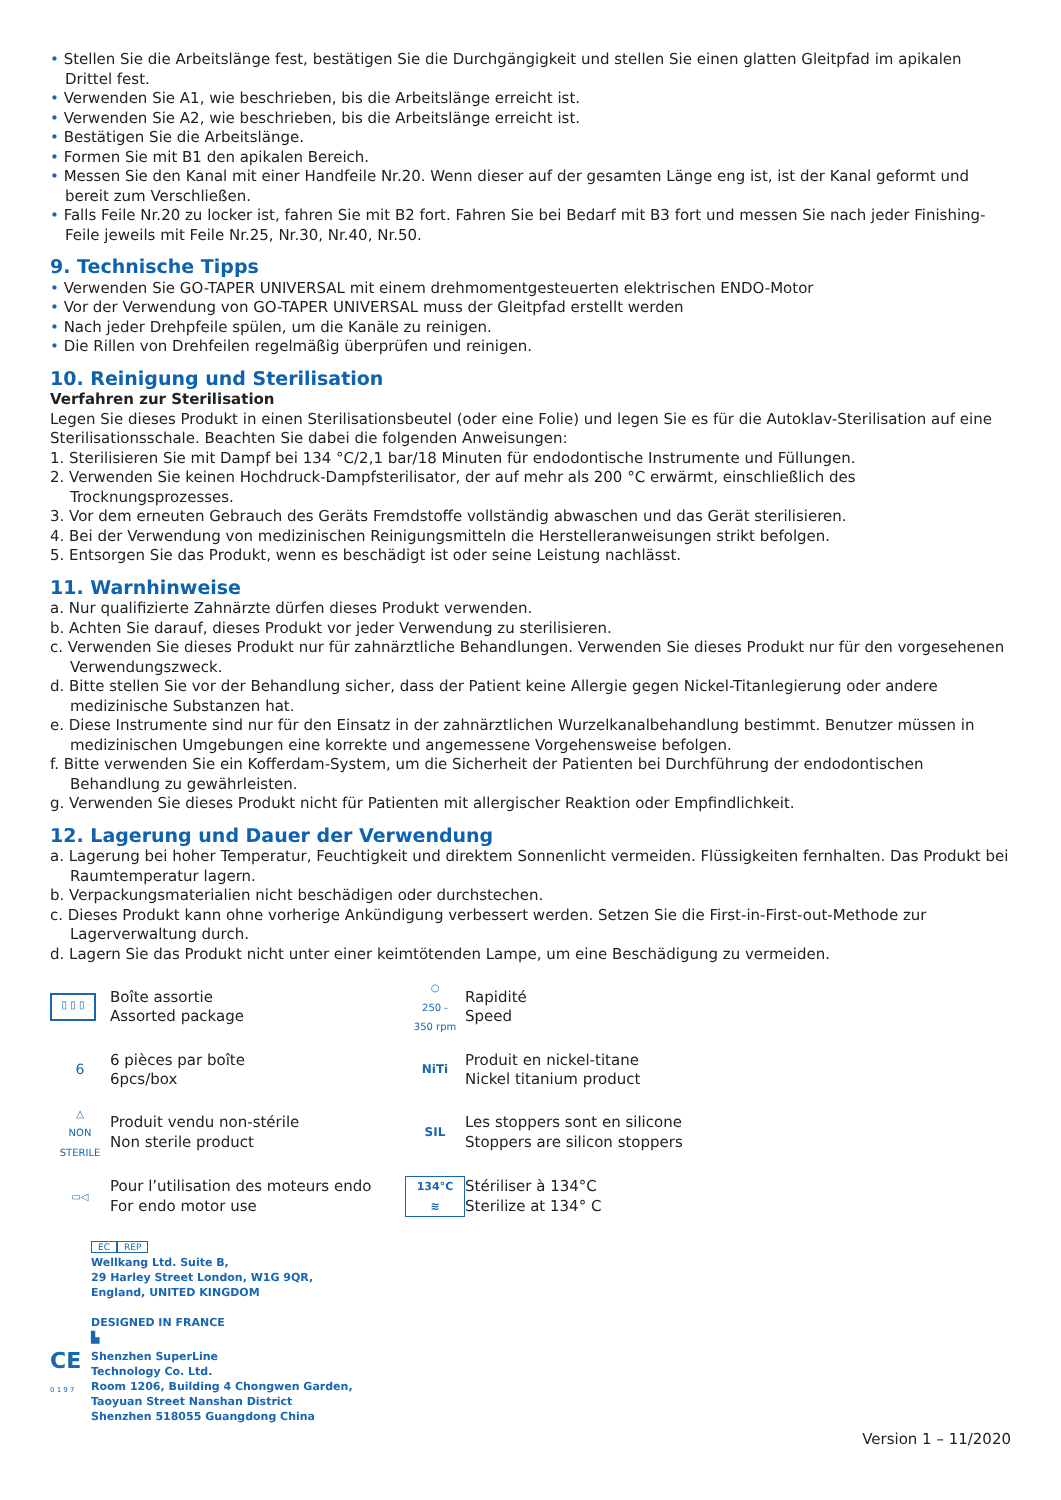• Stellen Sie die Arbeitslänge fest, bestätigen Sie die Durchgängigkeit und stellen Sie einen glatten Gleitpfad im apikalen Drittel fest.
• Verwenden Sie A1, wie beschrieben, bis die Arbeitslänge erreicht ist.
• Verwenden Sie A2, wie beschrieben, bis die Arbeitslänge erreicht ist.
• Bestätigen Sie die Arbeitslänge.
• Formen Sie mit B1 den apikalen Bereich.
• Messen Sie den Kanal mit einer Handfeile Nr.20. Wenn dieser auf der gesamten Länge eng ist, ist der Kanal geformt und bereit zum Verschließen.
• Falls Feile Nr.20 zu locker ist, fahren Sie mit B2 fort. Fahren Sie bei Bedarf mit B3 fort und messen Sie nach jeder Finishing-Feile jeweils mit Feile Nr.25, Nr.30, Nr.40, Nr.50.
9. Technische Tipps
• Verwenden Sie GO-TAPER UNIVERSAL mit einem drehmomentgesteuerten elektrischen ENDO-Motor
• Vor der Verwendung von GO-TAPER UNIVERSAL muss der Gleitpfad erstellt werden
• Nach jeder Drehpfeile spülen, um die Kanäle zu reinigen.
• Die Rillen von Drehfeilen regelmäßig überprüfen und reinigen.
10. Reinigung und Sterilisation
Verfahren zur Sterilisation
Legen Sie dieses Produkt in einen Sterilisationsbeutel (oder eine Folie) und legen Sie es für die Autoklav-Sterilisation auf eine Sterilisationsschale. Beachten Sie dabei die folgenden Anweisungen:
1. Sterilisieren Sie mit Dampf bei 134 °C/2,1 bar/18 Minuten für endodontische Instrumente und Füllungen.
2. Verwenden Sie keinen Hochdruck-Dampfsterilisator, der auf mehr als 200 °C erwärmt, einschließlich des Trocknungsprozesses.
3. Vor dem erneuten Gebrauch des Geräts Fremdstoffe vollständig abwaschen und das Gerät sterilisieren.
4. Bei der Verwendung von medizinischen Reinigungsmitteln die Herstelleranweisungen strikt befolgen.
5. Entsorgen Sie das Produkt, wenn es beschädigt ist oder seine Leistung nachlässt.
11. Warnhinweise
a. Nur qualifizierte Zahnärzte dürfen dieses Produkt verwenden.
b. Achten Sie darauf, dieses Produkt vor jeder Verwendung zu sterilisieren.
c. Verwenden Sie dieses Produkt nur für zahnärztliche Behandlungen. Verwenden Sie dieses Produkt nur für den vorgesehenen Verwendungszweck.
d. Bitte stellen Sie vor der Behandlung sicher, dass der Patient keine Allergie gegen Nickel-Titanlegierung oder andere medizinische Substanzen hat.
e. Diese Instrumente sind nur für den Einsatz in der zahnärztlichen Wurzelkanalbehandlung bestimmt. Benutzer müssen in medizinischen Umgebungen eine korrekte und angemessene Vorgehensweise befolgen.
f. Bitte verwenden Sie ein Kofferdam-System, um die Sicherheit der Patienten bei Durchführung der endodontischen Behandlung zu gewährleisten.
g. Verwenden Sie dieses Produkt nicht für Patienten mit allergischer Reaktion oder Empfindlichkeit.
12. Lagerung und Dauer der Verwendung
a. Lagerung bei hoher Temperatur, Feuchtigkeit und direktem Sonnenlicht vermeiden. Flüssigkeiten fernhalten. Das Produkt bei Raumtemperatur lagern.
b. Verpackungsmaterialien nicht beschädigen oder durchstechen.
c. Dieses Produkt kann ohne vorherige Ankündigung verbessert werden. Setzen Sie die First-in-First-out-Methode zur Lagerverwaltung durch.
d. Lagern Sie das Produkt nicht unter einer keimtötenden Lampe, um eine Beschädigung zu vermeiden.
▯ ▯ ▯
Boîte assortie
Assorted package
○
250 -
350 rpm
Rapidité
Speed
6
6 pièces par boîte
6pcs/box
NiTi
Produit en nickel-titane
Nickel titanium product
△
NON STERILE
Produit vendu non-stérile
Non sterile product
SIL
Les stoppers sont en silicone
Stoppers are silicon stoppers
▭◁
Pour l’utilisation des moteurs endo
For endo motor use
134°C
≋
Stériliser à 134°C
Sterilize at 134° C
EC REP
Wellkang Ltd. Suite B,
29 Harley Street London, W1G 9QR,
England, UNITED KINGDOM
DESIGNED IN FRANCE
▙
CE
0 1 9 7
Shenzhen SuperLine
Technology Co. Ltd.
Room 1206, Building 4 Chongwen Garden,
Taoyuan Street Nanshan District
Shenzhen 518055 Guangdong China
Version 1 – 11/2020